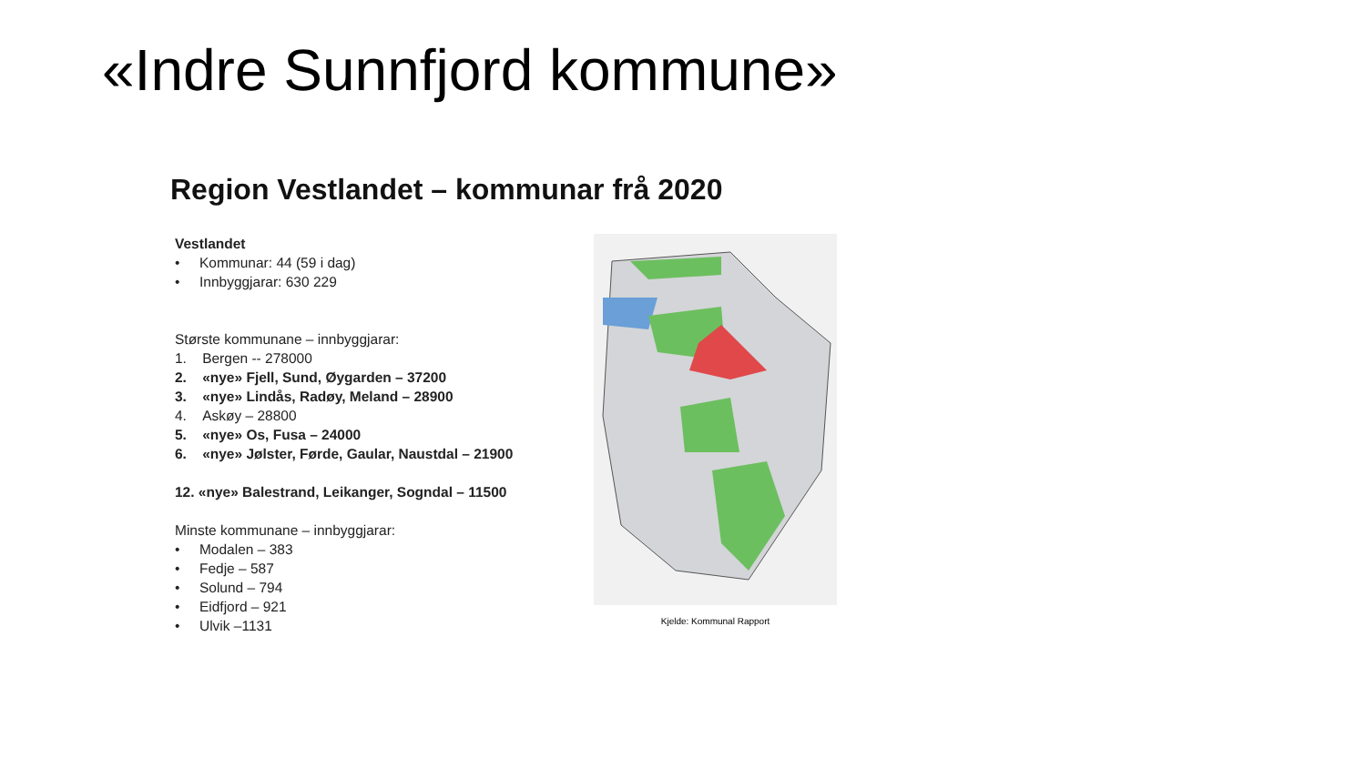«Indre Sunnfjord kommune»
Region Vestlandet – kommunar frå 2020
Vestlandet
• Kommunar: 44 (59 i dag)
• Innbyggjarar: 630 229
Største kommunane – innbyggjarar:
1. Bergen -- 278000
2. «nye» Fjell, Sund, Øygarden – 37200
3. «nye» Lindås, Radøy, Meland – 28900
4. Askøy – 28800
5. «nye» Os, Fusa – 24000
6. «nye» Jølster, Førde, Gaular, Naustdal – 21900
12. «nye» Balestrand, Leikanger, Sogndal – 11500
Minste kommunane – innbyggjarar:
• Modalen – 383
• Fedje – 587
• Solund – 794
• Eidfjord – 921
• Ulvik –1131
Kjelde: Kommunal Rapport